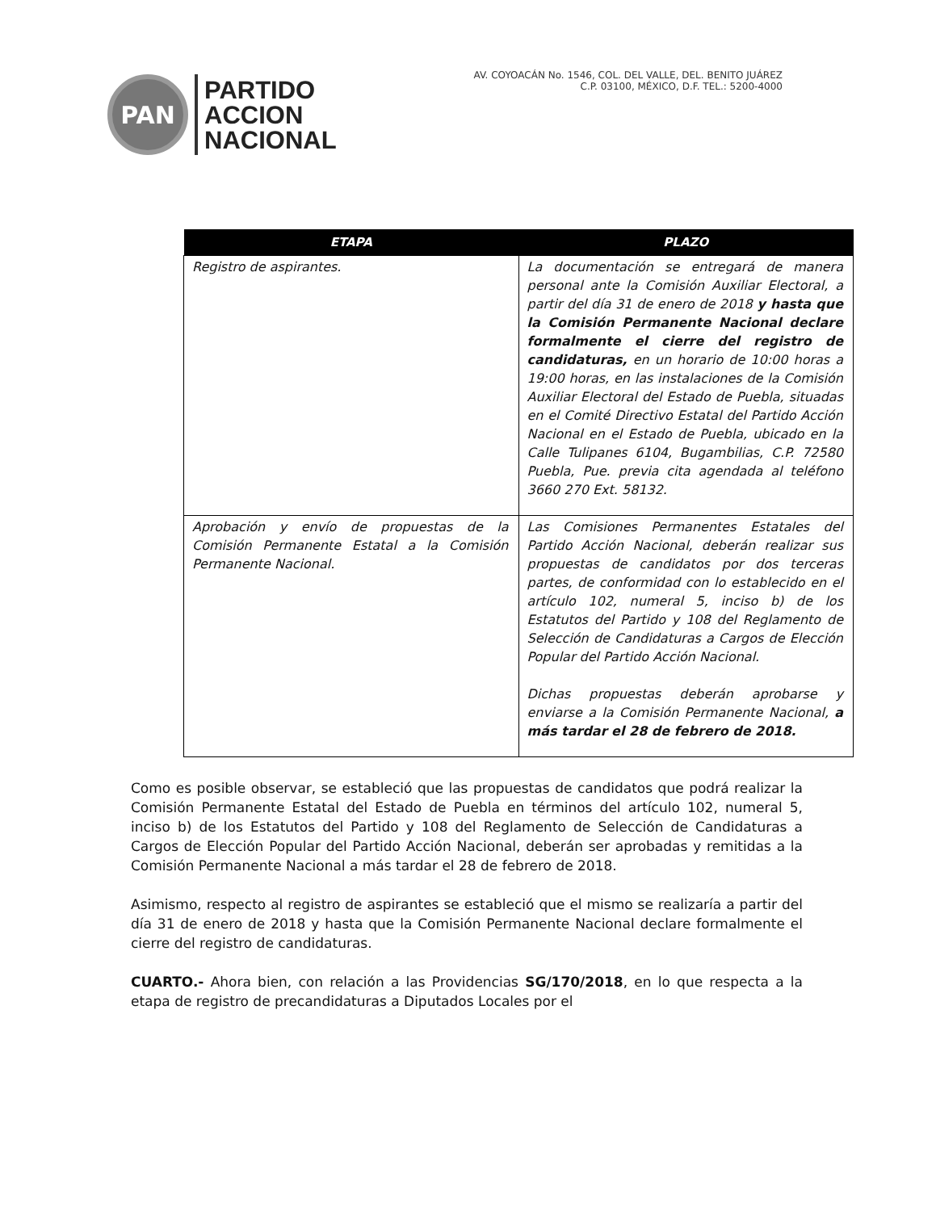PAN
PARTIDO
ACCION
NACIONAL
AV. COYOACÁN No. 1546, COL. DEL VALLE, DEL. BENITO JUÁREZ
C.P. 03100, MÉXICO, D.F. TEL.: 5200-4000
| ETAPA | PLAZO |
| --- | --- |
| Registro de aspirantes. | La documentación se entregará de manera personal ante la Comisión Auxiliar Electoral, a partir del día 31 de enero de 2018 y hasta que la Comisión Permanente Nacional declare formalmente el cierre del registro de candidaturas, en un horario de 10:00 horas a 19:00 horas, en las instalaciones de la Comisión Auxiliar Electoral del Estado de Puebla, situadas en el Comité Directivo Estatal del Partido Acción Nacional en el Estado de Puebla, ubicado en la Calle Tulipanes 6104, Bugambilias, C.P. 72580 Puebla, Pue. previa cita agendada al teléfono 3660 270 Ext. 58132. |
| Aprobación y envío de propuestas de la Comisión Permanente Estatal a la Comisión Permanente Nacional. | Las Comisiones Permanentes Estatales del Partido Acción Nacional, deberán realizar sus propuestas de candidatos por dos terceras partes, de conformidad con lo establecido en el artículo 102, numeral 5, inciso b) de los Estatutos del Partido y 108 del Reglamento de Selección de Candidaturas a Cargos de Elección Popular del Partido Acción Nacional. Dichas propuestas deberán aprobarse y enviarse a la Comisión Permanente Nacional, a más tardar el 28 de febrero de 2018. |
Como es posible observar, se estableció que las propuestas de candidatos que podrá realizar la Comisión Permanente Estatal del Estado de Puebla en términos del artículo 102, numeral 5, inciso b) de los Estatutos del Partido y 108 del Reglamento de Selección de Candidaturas a Cargos de Elección Popular del Partido Acción Nacional, deberán ser aprobadas y remitidas a la Comisión Permanente Nacional a más tardar el 28 de febrero de 2018.
Asimismo, respecto al registro de aspirantes se estableció que el mismo se realizaría a partir del día 31 de enero de 2018 y hasta que la Comisión Permanente Nacional declare formalmente el cierre del registro de candidaturas.
CUARTO.- Ahora bien, con relación a las Providencias SG/170/2018, en lo que respecta a la etapa de registro de precandidaturas a Diputados Locales por el